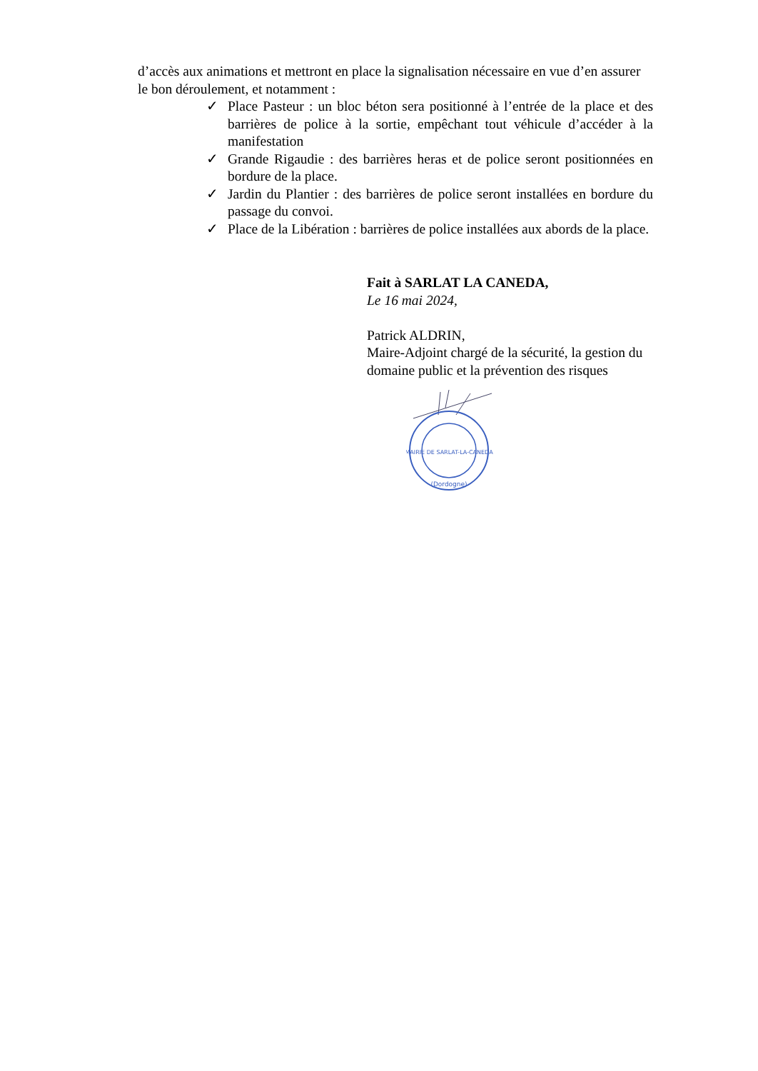d’accès aux animations et mettront en place la signalisation nécessaire en vue d’en assurer le bon déroulement, et notamment :
✓ Place Pasteur : un bloc béton sera positionné à l’entrée de la place et des barrières de police à la sortie, empêchant tout véhicule d’accéder à la manifestation
✓ Grande Rigaudie : des barrières heras et de police seront positionnées en bordure de la place.
✓ Jardin du Plantier : des barrières de police seront installées en bordure du passage du convoi.
✓ Place de la Libération : barrières de police installées aux abords de la place.
Fait à SARLAT LA CANEDA,
Le 16 mai 2024,
Patrick ALDRIN,
Maire-Adjoint chargé de la sécurité, la gestion du domaine public et la prévention des risques
MAIRIE DE SARLAT-LA-CANEDA
(Dordogne)